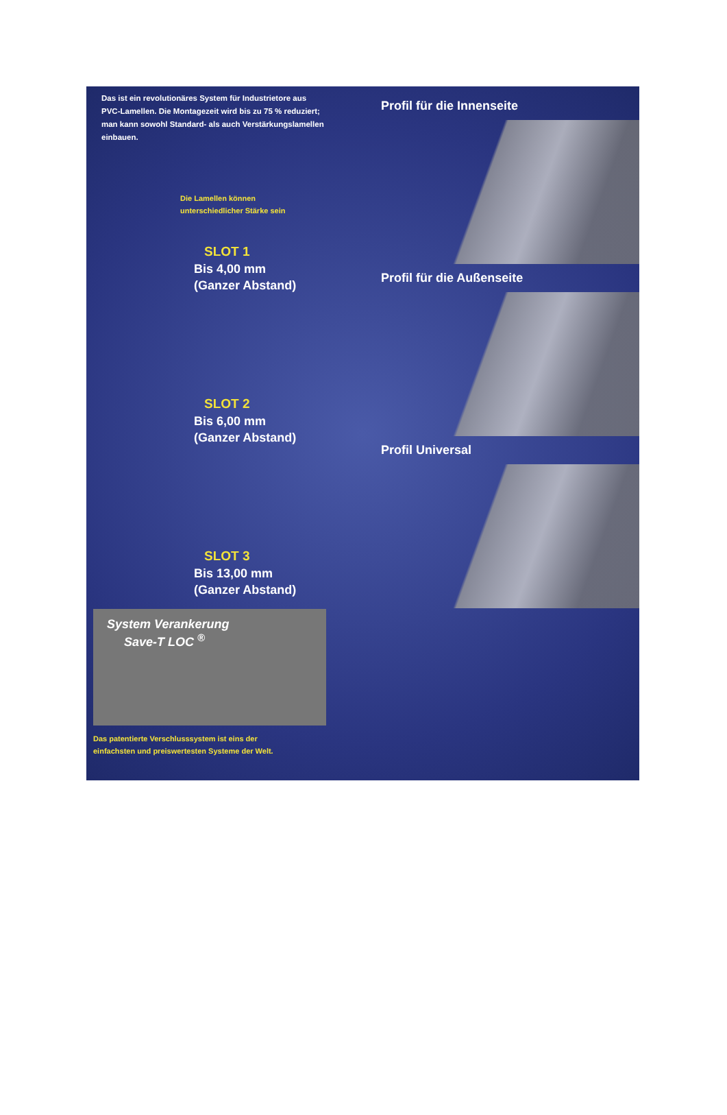Das ist ein revolutionäres System für Industrietore aus PVC-Lamellen. Die Montagezeit wird bis zu 75 % reduziert; man kann sowohl Standard- als auch Verstärkungslamellen einbauen.
Die Lamellen können
unterschiedlicher Stärke sein
SLOT 1
Bis 4,00 mm
(Ganzer Abstand)
SLOT 2
Bis 6,00 mm
(Ganzer Abstand)
SLOT 3
Bis 13,00 mm
(Ganzer Abstand)
System Verankerung
Save-T LOC <sup>®</sup>
Das patentierte Verschlusssystem ist eins der
einfachsten und preiswertesten Systeme der Welt.
Profil für die Innenseite
Profil für die Außenseite
Profil Universal